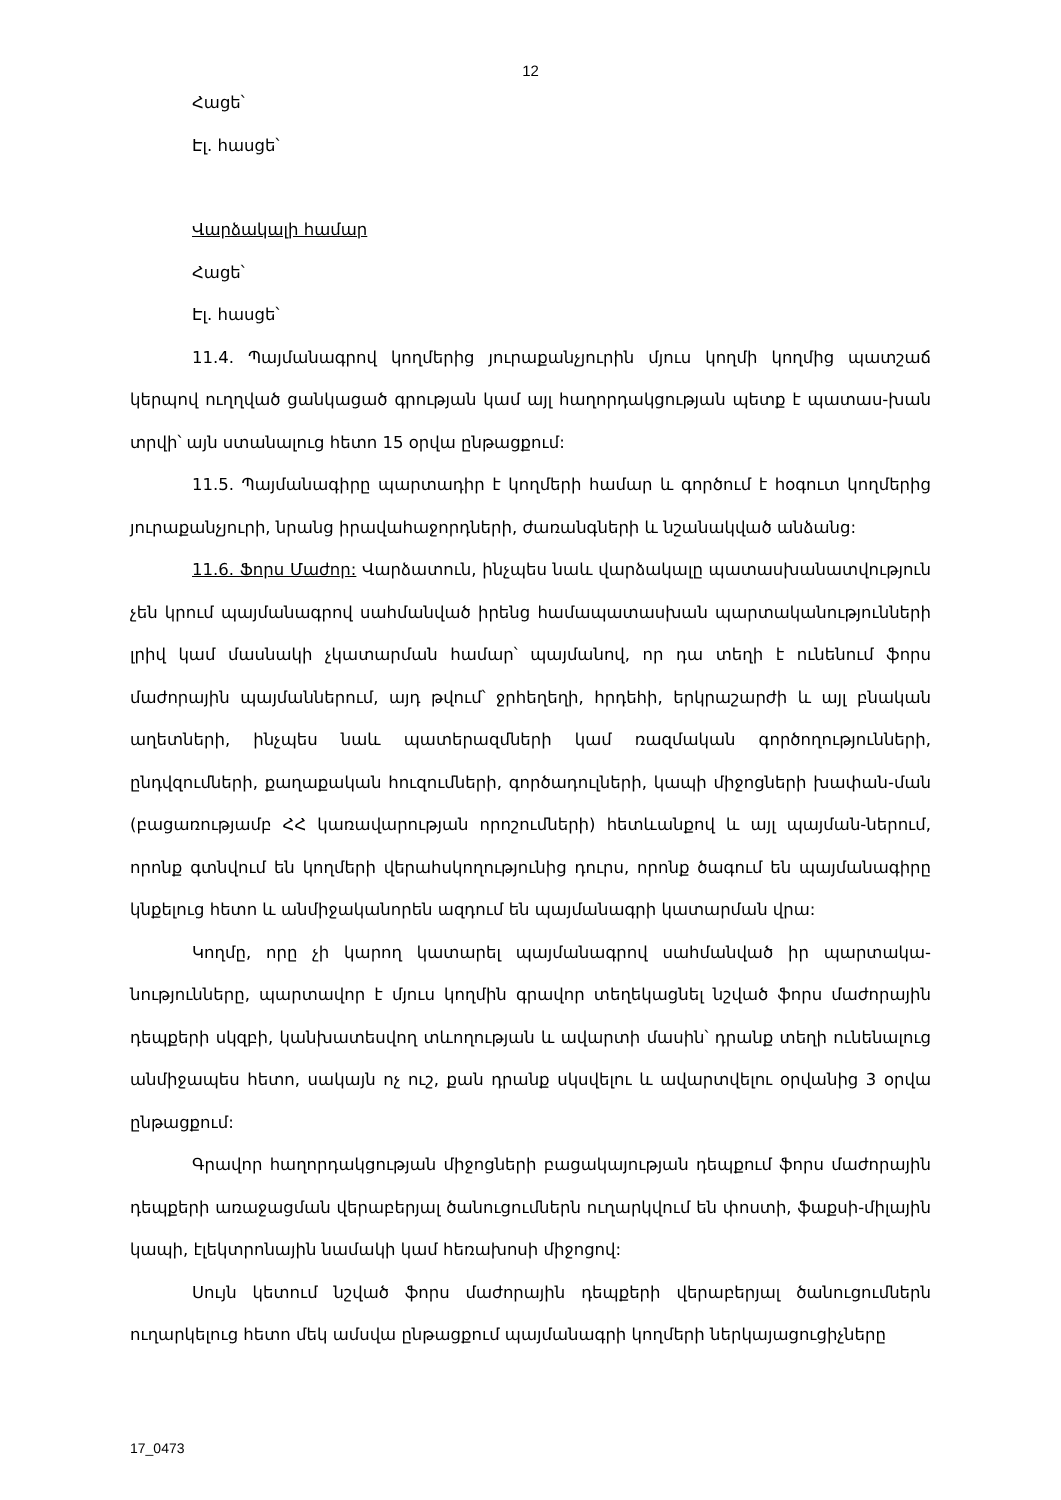12
Հացե՝
Էլ. հասցե՝
Վարձակալի համար
Հացե՝
Էլ. հասցե՝
11.4. Պայմանագրով կողմերից յուրաքանչյուրին մյուս կողմի կողմից պատշաճ կերպով ուղղված ցանկացած գրության կամ այլ հաղորդակցության պետք է պատաս-խան տրվի՝ այն ստանալուց հետո 15 օրվա ընթացքում:
11.5. Պայմանագիրը պարտադիր է կողմերի համար և գործում է հօգուտ կողմերից յուրաքանչյուրի, նրանց իրավահաջորդների, ժառանգների և նշանակված անձանց:
11.6. Ֆորս Մաժոր: Վարձատուն, ինչպես նաև վարձակալը պատասխանատվություն չեն կրում պայմանագրով սահմանված իրենց համապատասխան պարտականությունների լրիվ կամ մասնակի չկատարման համար՝ պայմանով, որ դա տեղի է ունենում ֆորս մաժորային պայմաններում, այդ թվում՝ ջրհեղեղի, հրդեհի, երկրաշարժի և այլ բնական աղետների, ինչպես նաև պատերազմների կամ ռազմական գործողությունների, ընդվզումների, քաղաքական հուզումների, գործադուլների, կապի միջոցների խափան-ման (բացառությամբ ՀՀ կառավարության որոշումների) հետևանքով և այլ պայման-ներում, որոնք գտնվում են կողմերի վերահսկողությունից դուրս, որոնք ծագում են պայմանագիրը կնքելուց հետո և անմիջականորեն ազդում են պայմանագրի կատարման վրա:
Կողմը, որը չի կարող կատարել պայմանագրով սահմանված իր պարտակա-նությունները, պարտավոր է մյուս կողմին գրավոր տեղեկացնել նշված ֆորս մաժորային դեպքերի սկզբի, կանխատեսվող տևողության և ավարտի մասին՝ դրանք տեղի ունենալուց անմիջապես հետո, սակայն ոչ ուշ, քան դրանք սկսվելու և ավարտվելու օրվանից 3 օրվա ընթացքում:
Գրավոր հաղորդակցության միջոցների բացակայության դեպքում ֆորս մաժորային դեպքերի առաջացման վերաբերյալ ծանուցումներն ուղարկվում են փոստի, ֆաքսի-միլային կապի, էլեկտրոնային նամակի կամ հեռախոսի միջոցով:
Սույն կետում նշված ֆորս մաժորային դեպքերի վերաբերյալ ծանուցումներն ուղարկելուց հետո մեկ ամսվա ընթացքում պայմանագրի կողմերի ներկայացուցիչները
17_0473